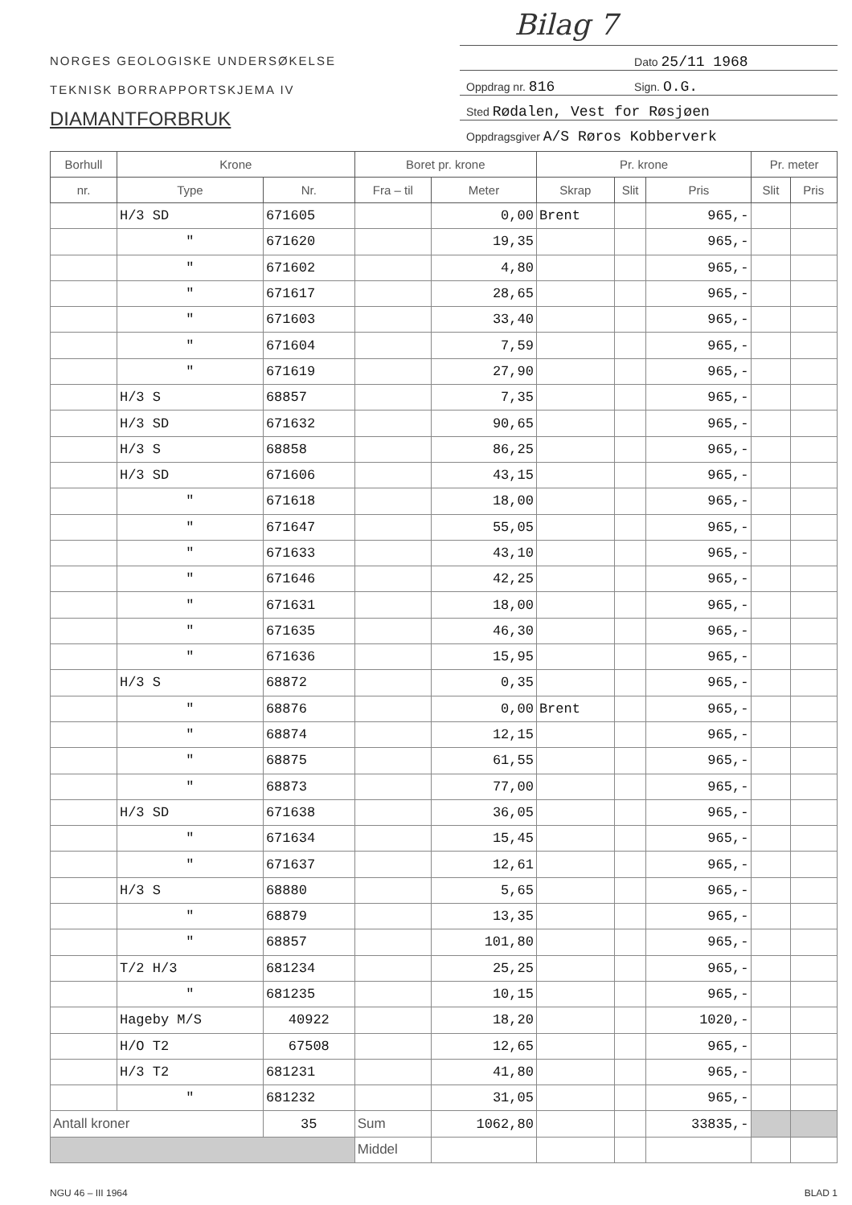Bilag 7
NORGES GEOLOGISKE UNDERSØKELSE
TEKNISK BORRAPPORTSKJEMA IV
DIAMANTFORBRUK
| | Dato 25/11 1968 |
| Oppdrag nr. 816 | Sign. O.G. |
| Sted Rødalen, Vest for Røsjøen | |
| Oppdragsgiver A/S Røros Kobberverk | |
| Borhull | Krone | | Boret pr. krone | | Pr. krone | | | Pr. meter | |
| --- | --- | --- | --- | --- | --- | --- | --- | --- | --- |
| nr. | Type | Nr. | Fra – til | Meter | Skrap | Slit | Pris | Slit | Pris |
| | H/3 SD | 671605 | | 0,00 | Brent | | 965,- | | |
| | " | 671620 | | 19,35 | | | 965,- | | |
| | " | 671602 | | 4,80 | | | 965,- | | |
| | " | 671617 | | 28,65 | | | 965,- | | |
| | " | 671603 | | 33,40 | | | 965,- | | |
| | " | 671604 | | 7,59 | | | 965,- | | |
| | " | 671619 | | 27,90 | | | 965,- | | |
| | H/3 S | 68857 | | 7,35 | | | 965,- | | |
| | H/3 SD | 671632 | | 90,65 | | | 965,- | | |
| | H/3 S | 68858 | | 86,25 | | | 965,- | | |
| | H/3 SD | 671606 | | 43,15 | | | 965,- | | |
| | " | 671618 | | 18,00 | | | 965,- | | |
| | " | 671647 | | 55,05 | | | 965,- | | |
| | " | 671633 | | 43,10 | | | 965,- | | |
| | " | 671646 | | 42,25 | | | 965,- | | |
| | " | 671631 | | 18,00 | | | 965,- | | |
| | " | 671635 | | 46,30 | | | 965,- | | |
| | " | 671636 | | 15,95 | | | 965,- | | |
| | H/3 S | 68872 | | 0,35 | | | 965,- | | |
| | " | 68876 | | 0,00 | Brent | | 965,- | | |
| | " | 68874 | | 12,15 | | | 965,- | | |
| | " | 68875 | | 61,55 | | | 965,- | | |
| | " | 68873 | | 77,00 | | | 965,- | | |
| | H/3 SD | 671638 | | 36,05 | | | 965,- | | |
| | " | 671634 | | 15,45 | | | 965,- | | |
| | " | 671637 | | 12,61 | | | 965,- | | |
| | H/3 S | 68880 | | 5,65 | | | 965,- | | |
| | " | 68879 | | 13,35 | | | 965,- | | |
| | " | 68857 | | 101,80 | | | 965,- | | |
| | T/2 H/3 | 681234 | | 25,25 | | | 965,- | | |
| | " | 681235 | | 10,15 | | | 965,- | | |
| | Hageby M/S | 40922 | | 18,20 | | | 1020,- | | |
| | H/O T2 | 67508 | | 12,65 | | | 965,- | | |
| | H/3 T2 | 681231 | | 41,80 | | | 965,- | | |
| | " | 681232 | | 31,05 | | | 965,- | | |
| Antall kroner | | 35 | Sum | 1062,80 | | | 33835,- | | |
| | | | Middel | | | | | | |
NGU 46 – III 1964 BLAD 1